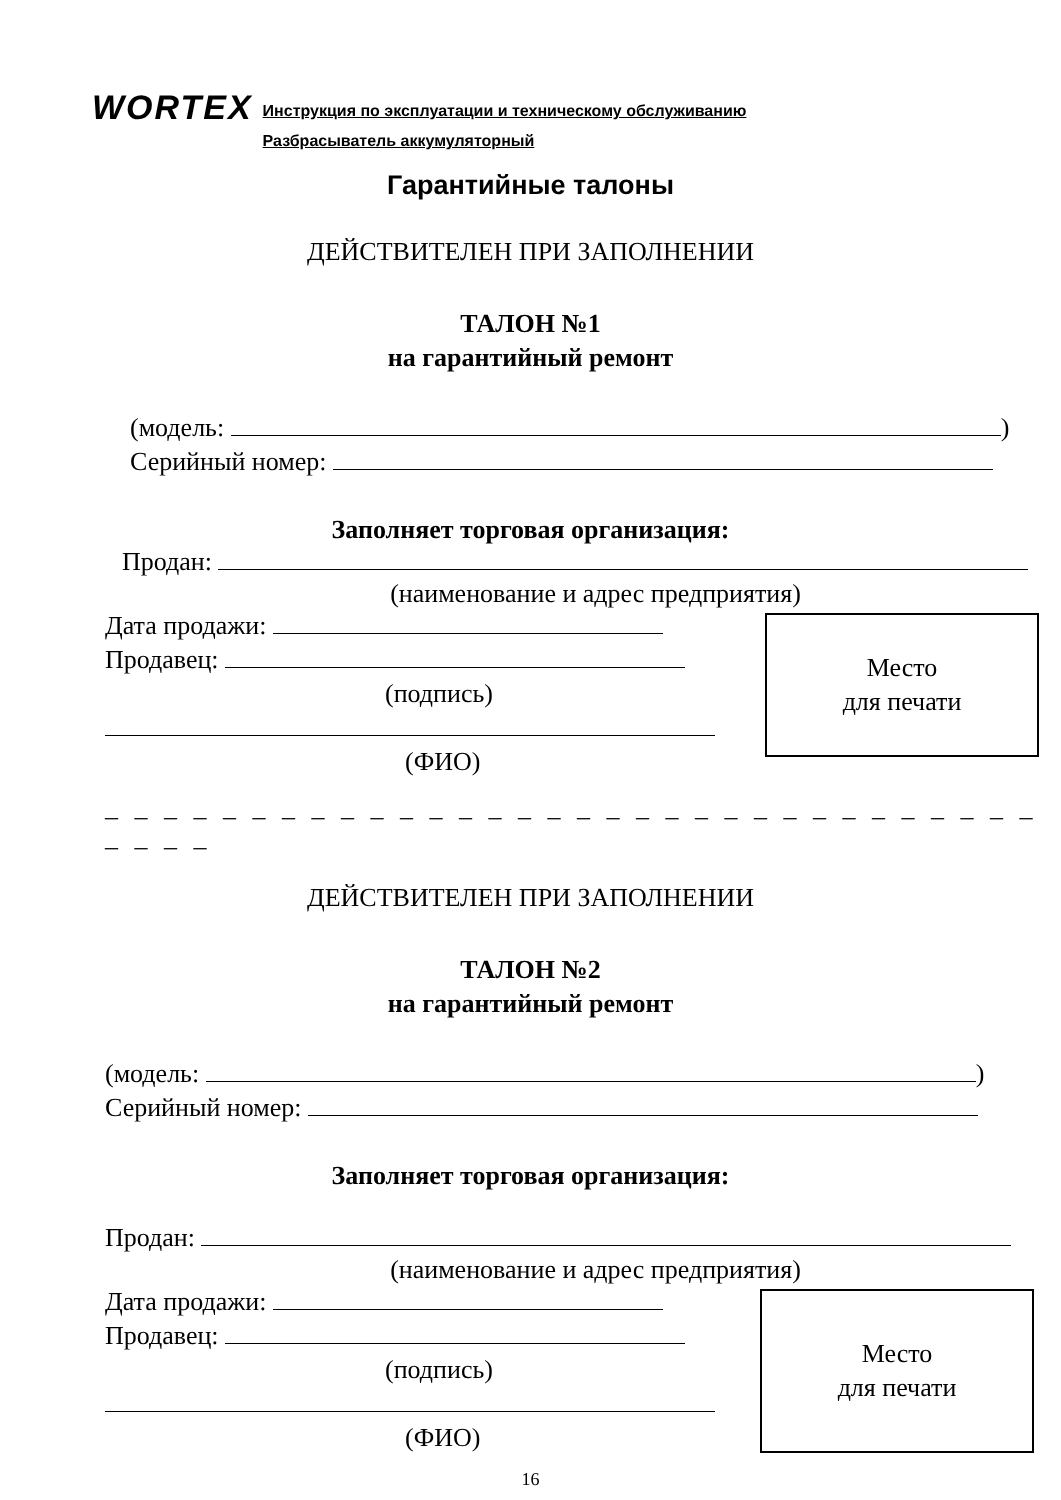WORTEX
Инструкция по эксплуатации и техническому обслуживанию
Разбрасыватель аккумуляторный
Гарантийные талоны
ДЕЙСТВИТЕЛЕН ПРИ ЗАПОЛНЕНИИ
ТАЛОН №1
на гарантийный ремонт
(модель: )
Серийный номер:
Заполняет торговая организация:
Продан:
(наименование и адрес предприятия)
Место
для печати
Дата продажи:
Продавец:
(подпись)
(ФИО)
_ _ _ _ _ _ _ _ _ _ _ _ _ _ _ _ _ _ _ _ _ _ _ _ _ _ _ _ _ _ _ _ _ _ _ _
ДЕЙСТВИТЕЛЕН ПРИ ЗАПОЛНЕНИИ
ТАЛОН №2
на гарантийный ремонт
(модель: )
Серийный номер:
Заполняет торговая организация:
Продан:
(наименование и адрес предприятия)
Место
для печати
Дата продажи:
Продавец:
(подпись)
(ФИО)
16